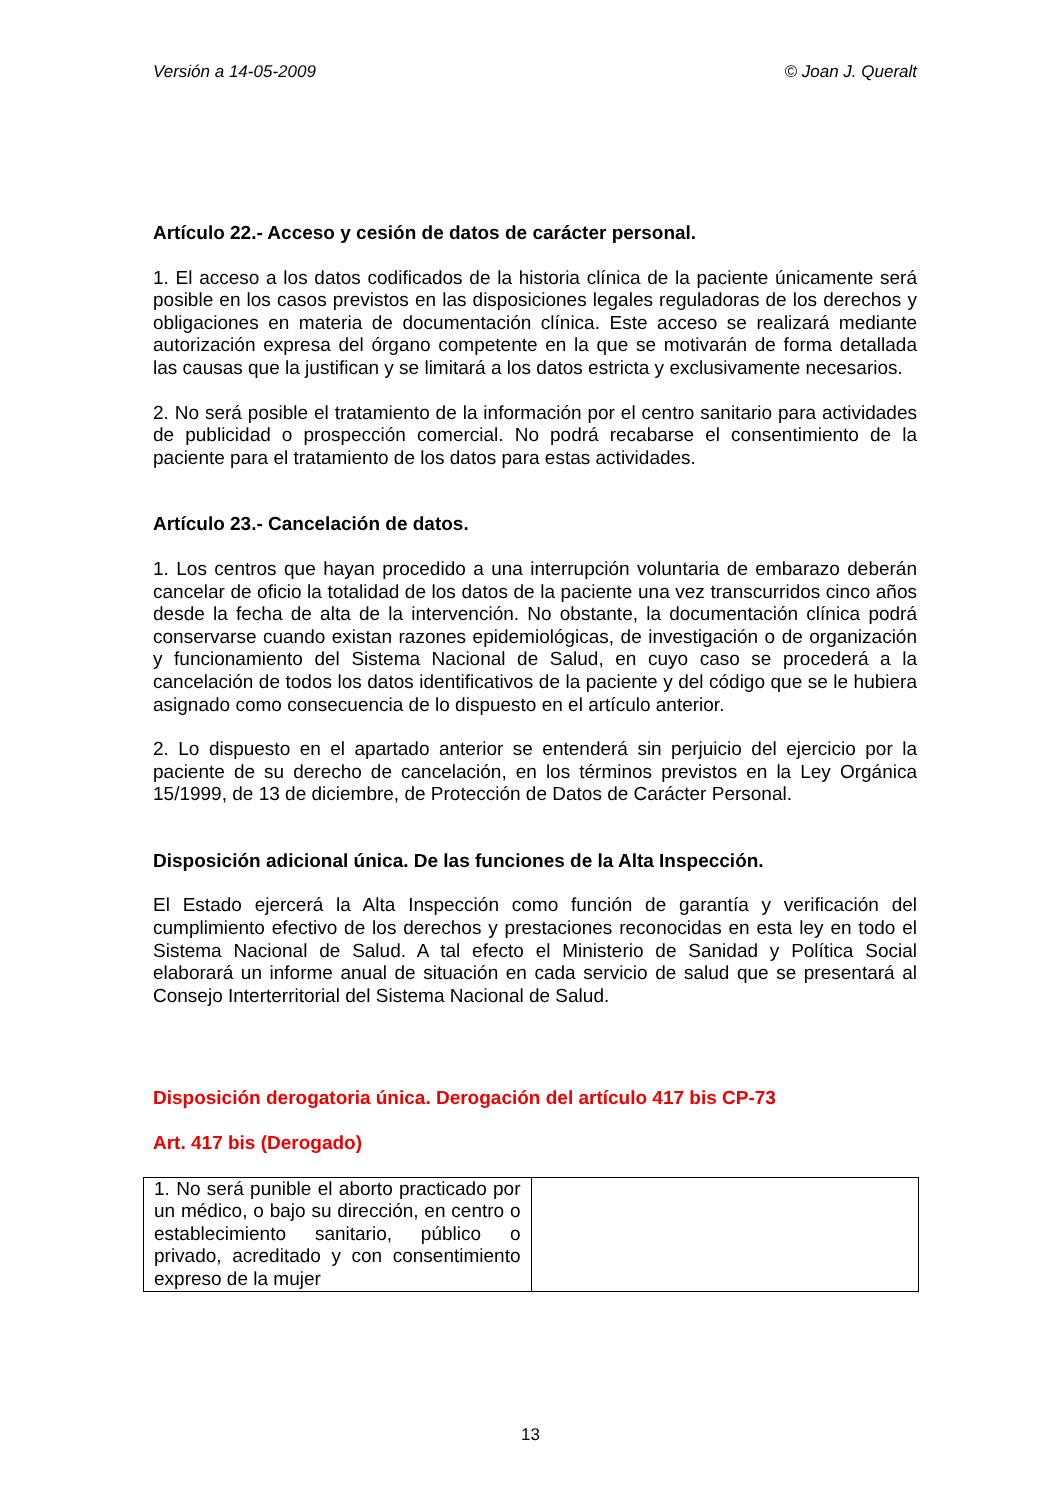Versión a 14-05-2009 © Joan J. Queralt
Artículo 22.- Acceso y cesión de datos de carácter personal.
1. El acceso a los datos codificados de la historia clínica de la paciente únicamente será posible en los casos previstos en las disposiciones legales reguladoras de los derechos y obligaciones en materia de documentación clínica. Este acceso se realizará mediante autorización expresa del órgano competente en la que se motivarán de forma detallada las causas que la justifican y se limitará a los datos estricta y exclusivamente necesarios.
2. No será posible el tratamiento de la información por el centro sanitario para actividades de publicidad o prospección comercial. No podrá recabarse el consentimiento de la paciente para el tratamiento de los datos para estas actividades.
Artículo 23.- Cancelación de datos.
1. Los centros que hayan procedido a una interrupción voluntaria de embarazo deberán cancelar de oficio la totalidad de los datos de la paciente una vez transcurridos cinco años desde la fecha de alta de la intervención. No obstante, la documentación clínica podrá conservarse cuando existan razones epidemiológicas, de investigación o de organización y funcionamiento del Sistema Nacional de Salud, en cuyo caso se procederá a la cancelación de todos los datos identificativos de la paciente y del código que se le hubiera asignado como consecuencia de lo dispuesto en el artículo anterior.
2. Lo dispuesto en el apartado anterior se entenderá sin perjuicio del ejercicio por la paciente de su derecho de cancelación, en los términos previstos en la Ley Orgánica 15/1999, de 13 de diciembre, de Protección de Datos de Carácter Personal.
Disposición adicional única. De las funciones de la Alta Inspección.
El Estado ejercerá la Alta Inspección como función de garantía y verificación del cumplimiento efectivo de los derechos y prestaciones reconocidas en esta ley en todo el Sistema Nacional de Salud. A tal efecto el Ministerio de Sanidad y Política Social elaborará un informe anual de situación en cada servicio de salud que se presentará al Consejo Interterritorial del Sistema Nacional de Salud.
Disposición derogatoria única. Derogación del artículo 417 bis CP-73
Art. 417 bis (Derogado)
| 1. No será punible el aborto practicado por un médico, o bajo su dirección, en centro o establecimiento sanitario, público o privado, acreditado y con consentimiento expreso de la mujer | |
13